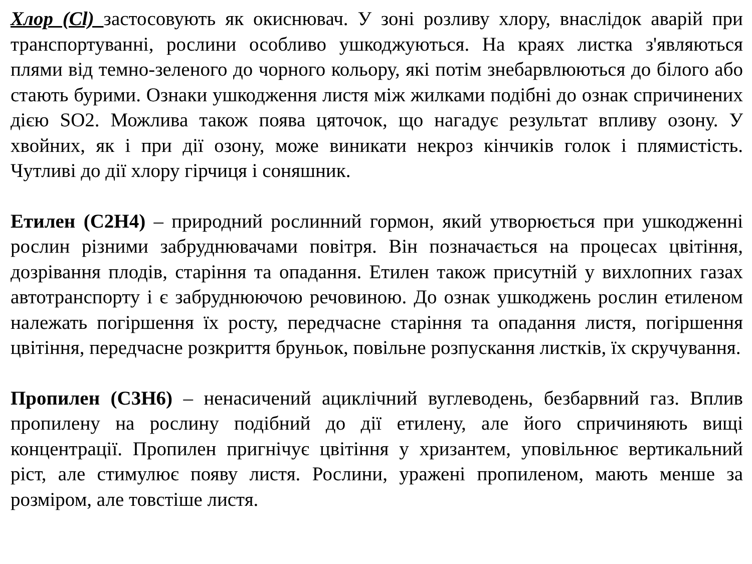Хлор (Cl) застосовують як окиснювач. У зоні розливу хлору, внаслідок аварій при транспортуванні, рослини особливо ушкоджуються. На краях листка з'являються плями від темно-зеленого до чорного кольору, які потім знебарвлюються до білого або стають бурими. Ознаки ушкодження листя між жилками подібні до ознак спричинених дією SO2. Можлива також поява цяточок, що нагадує результат впливу озону. У хвойних, як і при дії озону, може виникати некроз кінчиків голок і плямистість. Чутливі до дії хлору гірчиця і соняшник.
Етилен (С2Н4) – природний рослинний гормон, який утворюється при ушкодженні рослин різними забруднювачами повітря. Він позначається на процесах цвітіння, дозрівання плодів, старіння та опадання. Етилен також присутній у вихлопних газах автотранспорту і є забруднюючою речовиною. До ознак ушкоджень рослин етиленом належать погіршення їх росту, передчасне старіння та опадання листя, погіршення цвітіння, передчасне розкриття бруньок, повільне розпускання листків, їх скручування.
Пропилен (С3Н6) – ненасичений ациклічний вуглеводень, безбарвний газ. Вплив пропилену на рослину подібний до дії етилену, але його спричиняють вищі концентрації. Пропилен пригнічує цвітіння у хризантем, уповільнює вертикальний ріст, але стимулює появу листя. Рослини, уражені пропиленом, мають менше за розміром, але товстіше листя.